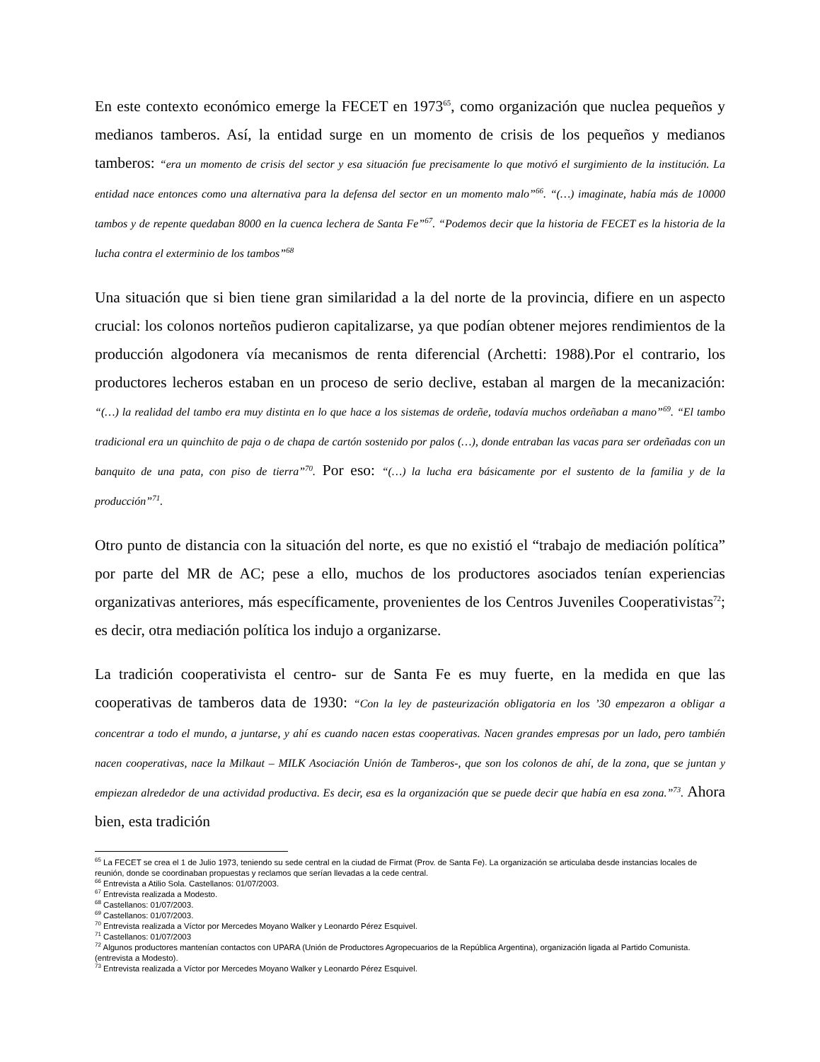En este contexto económico emerge la FECET en 1973<sup>65</sup>, como organización que nuclea pequeños y medianos tamberos. Así, la entidad surge en un momento de crisis de los pequeños y medianos tamberos: “era un momento de crisis del sector y esa situación fue precisamente lo que motivó el surgimiento de la institución. La entidad nace entonces como una alternativa para la defensa del sector en un momento malo”<sup>66</sup>. “(…) imaginate, había más de 10000 tambos y de repente quedaban 8000 en la cuenca lechera de Santa Fe”<sup>67</sup>. “Podemos decir que la historia de FECET es la historia de la lucha contra el exterminio de los tambos”<sup>68</sup>
Una situación que si bien tiene gran similaridad a la del norte de la provincia, difiere en un aspecto crucial: los colonos norteños pudieron capitalizarse, ya que podían obtener mejores rendimientos de la producción algodonera vía mecanismos de renta diferencial (Archetti: 1988).Por el contrario, los productores lecheros estaban en un proceso de serio declive, estaban al margen de la mecanización: “(…) la realidad del tambo era muy distinta en lo que hace a los sistemas de ordeñe, todavía muchos ordeñaban a mano”<sup>69</sup>. “El tambo tradicional era un quinchito de paja o de chapa de cartón sostenido por palos (…), donde entraban las vacas para ser ordeñadas con un banquito de una pata, con piso de tierra”<sup>70</sup>. Por eso: “(…) la lucha era básicamente por el sustento de la familia y de la producción”<sup>71</sup>.
Otro punto de distancia con la situación del norte, es que no existió el “trabajo de mediación política” por parte del MR de AC; pese a ello, muchos de los productores asociados tenían experiencias organizativas anteriores, más específicamente, provenientes de los Centros Juveniles Cooperativistas<sup>72</sup>; es decir, otra mediación política los indujo a organizarse.
La tradición cooperativista el centro- sur de Santa Fe es muy fuerte, en la medida en que las cooperativas de tamberos data de 1930: “Con la ley de pasteurización obligatoria en los ’30 empezaron a obligar a concentrar a todo el mundo, a juntarse, y ahí es cuando nacen estas cooperativas. Nacen grandes empresas por un lado, pero también nacen cooperativas, nace la Milkaut – MILK Asociación Unión de Tamberos-, que son los colonos de ahí, de la zona, que se juntan y empiezan alrededor de una actividad productiva. Es decir, esa es la organización que se puede decir que había en esa zona.”<sup>73</sup>. Ahora bien, esta tradición
<sup>65</sup> La FECET se crea el 1 de Julio 1973, teniendo su sede central en la ciudad de Firmat (Prov. de Santa Fe). La organización se articulaba desde instancias locales de reunión, donde se coordinaban propuestas y reclamos que serían llevadas a la cede central.
<sup>66</sup> Entrevista a Atilio Sola. Castellanos: 01/07/2003.
<sup>67</sup> Entrevista realizada a Modesto.
<sup>68</sup> Castellanos: 01/07/2003.
<sup>69</sup> Castellanos: 01/07/2003.
<sup>70</sup> Entrevista realizada a Víctor por Mercedes Moyano Walker y Leonardo Pérez Esquivel.
<sup>71</sup> Castellanos: 01/07/2003
<sup>72</sup> Algunos productores mantenían contactos con UPARA (Unión de Productores Agropecuarios de la República Argentina), organización ligada al Partido Comunista. (entrevista a Modesto).
<sup>73</sup> Entrevista realizada a Víctor por Mercedes Moyano Walker y Leonardo Pérez Esquivel.